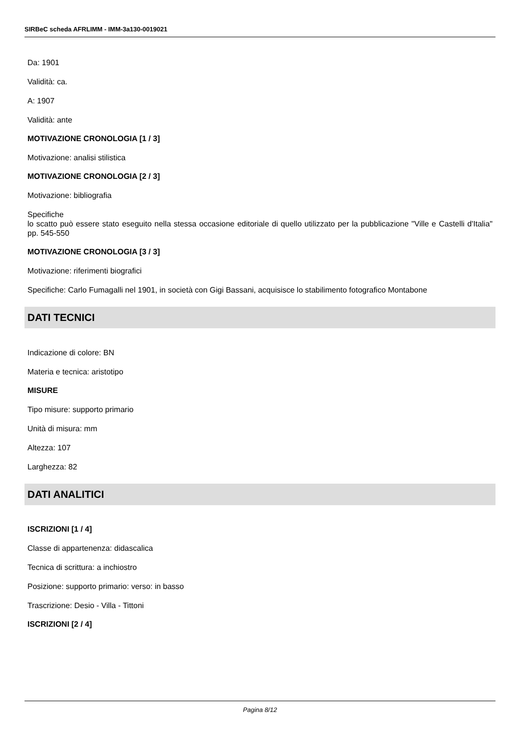SIRBeC scheda AFRLIMM - IMM-3a130-0019021
Da: 1901
Validità: ca.
A: 1907
Validità: ante
MOTIVAZIONE CRONOLOGIA [1 / 3]
Motivazione: analisi stilistica
MOTIVAZIONE CRONOLOGIA [2 / 3]
Motivazione: bibliografia
Specifiche
lo scatto può essere stato eseguito nella stessa occasione editoriale di quello utilizzato per la pubblicazione "Ville e Castelli d'Italia" pp. 545-550
MOTIVAZIONE CRONOLOGIA [3 / 3]
Motivazione: riferimenti biografici
Specifiche: Carlo Fumagalli nel 1901, in società con Gigi Bassani, acquisisce lo stabilimento fotografico Montabone
DATI TECNICI
Indicazione di colore: BN
Materia e tecnica: aristotipo
MISURE
Tipo misure: supporto primario
Unità di misura: mm
Altezza: 107
Larghezza: 82
DATI ANALITICI
ISCRIZIONI [1 / 4]
Classe di appartenenza: didascalica
Tecnica di scrittura: a inchiostro
Posizione: supporto primario: verso: in basso
Trascrizione: Desio - Villa - Tittoni
ISCRIZIONI [2 / 4]
Pagina 8/12